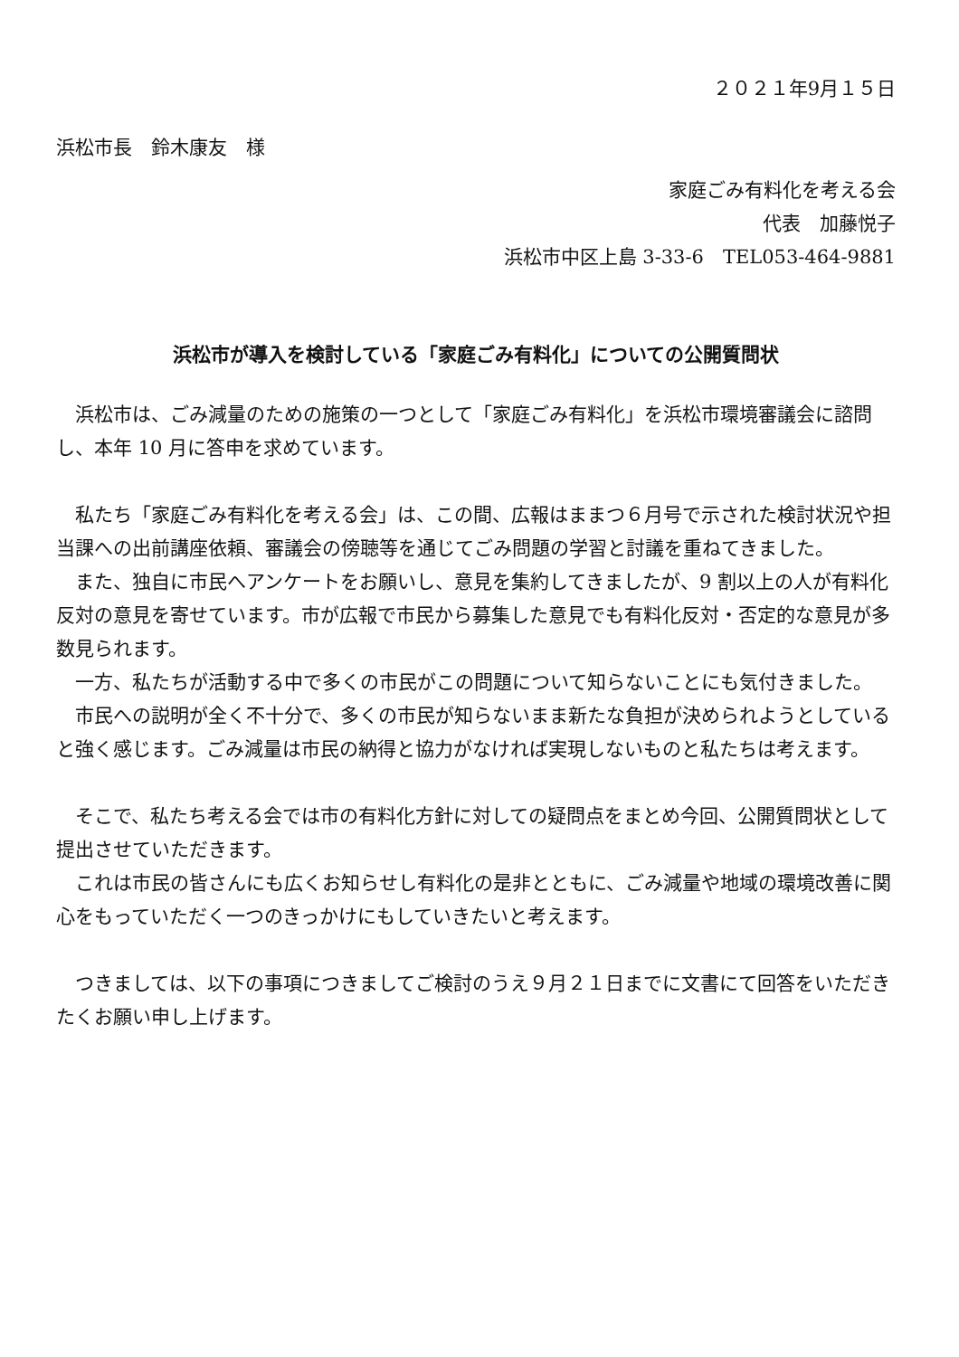２０２１年9月１５日
浜松市長　鈴木康友　様
家庭ごみ有料化を考える会
代表　加藤悦子
浜松市中区上島 3-33-6　TEL053-464-9881
浜松市が導入を検討している「家庭ごみ有料化」についての公開質問状
　浜松市は、ごみ減量のための施策の一つとして「家庭ごみ有料化」を浜松市環境審議会に諮問し、本年 10 月に答申を求めています。
　私たち「家庭ごみ有料化を考える会」は、この間、広報はままつ６月号で示された検討状況や担当課への出前講座依頼、審議会の傍聴等を通じてごみ問題の学習と討議を重ねてきました。
　また、独自に市民へアンケートをお願いし、意見を集約してきましたが、9 割以上の人が有料化反対の意見を寄せています。市が広報で市民から募集した意見でも有料化反対・否定的な意見が多数見られます。
　一方、私たちが活動する中で多くの市民がこの問題について知らないことにも気付きました。
　市民への説明が全く不十分で、多くの市民が知らないまま新たな負担が決められようとしていると強く感じます。ごみ減量は市民の納得と協力がなければ実現しないものと私たちは考えます。
　そこで、私たち考える会では市の有料化方針に対しての疑問点をまとめ今回、公開質問状として提出させていただきます。
　これは市民の皆さんにも広くお知らせし有料化の是非とともに、ごみ減量や地域の環境改善に関心をもっていただく一つのきっかけにもしていきたいと考えます。
　つきましては、以下の事項につきましてご検討のうえ９月２１日までに文書にて回答をいただきたくお願い申し上げます。